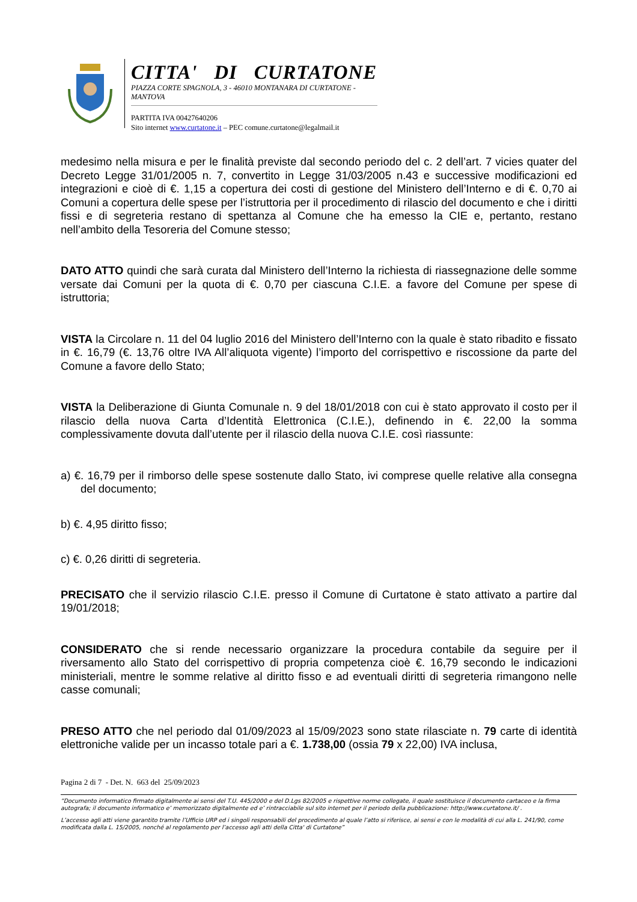CITTA' DI CURTATONE
PIAZZA CORTE SPAGNOLA, 3 - 46010 MONTANARA DI CURTATONE - MANTOVA
PARTITA IVA 00427640206
Sito internet www.curtatone.it – PEC comune.curtatone@legalmail.it
medesimo nella misura e per le finalità previste dal secondo periodo del c. 2 dell’art. 7 vicies quater del Decreto Legge 31/01/2005 n. 7, convertito in Legge 31/03/2005 n.43 e successive modificazioni ed integrazioni e cioè di €. 1,15 a copertura dei costi di gestione del Ministero dell’Interno e di €. 0,70 ai Comuni a copertura delle spese per l’istruttoria per il procedimento di rilascio del documento e che i diritti fissi e di segreteria restano di spettanza al Comune che ha emesso la CIE e, pertanto, restano nell’ambito della Tesoreria del Comune stesso;
DATO ATTO quindi che sarà curata dal Ministero dell’Interno la richiesta di riassegnazione delle somme versate dai Comuni per la quota di €. 0,70 per ciascuna C.I.E. a favore del Comune per spese di istruttoria;
VISTA la Circolare n. 11 del 04 luglio 2016 del Ministero dell’Interno con la quale è stato ribadito e fissato in €. 16,79 (€. 13,76 oltre IVA All’aliquota vigente) l’importo del corrispettivo e riscossione da parte del Comune a favore dello Stato;
VISTA la Deliberazione di Giunta Comunale n. 9 del 18/01/2018 con cui è stato approvato il costo per il rilascio della nuova Carta d’Identità Elettronica (C.I.E.), definendo in €. 22,00 la somma complessivamente dovuta dall’utente per il rilascio della nuova C.I.E. così riassunte:
a) €. 16,79 per il rimborso delle spese sostenute dallo Stato, ivi comprese quelle relative alla consegna del documento;
b) €. 4,95 diritto fisso;
c) €. 0,26 diritti di segreteria.
PRECISATO che il servizio rilascio C.I.E. presso il Comune di Curtatone è stato attivato a partire dal 19/01/2018;
CONSIDERATO che si rende necessario organizzare la procedura contabile da seguire per il riversamento allo Stato del corrispettivo di propria competenza cioè €. 16,79 secondo le indicazioni ministeriali, mentre le somme relative al diritto fisso e ad eventuali diritti di segreteria rimangono nelle casse comunali;
PRESO ATTO che nel periodo dal 01/09/2023 al 15/09/2023 sono state rilasciate n. 79 carte di identità elettroniche valide per un incasso totale pari a €. 1.738,00 (ossia 79 x 22,00) IVA inclusa,
Pagina 2 di 7 - Det. N. 663 del 25/09/2023
“Documento informatico firmato digitalmente ai sensi del T.U. 445/2000 e del D.Lgs 82/2005 e rispettive norme collegate, il quale sostituisce il documento cartaceo e la firma autografa; il documento informatico e’ memorizzato digitalmente ed e’ rintracciabile sul sito internet per il periodo della pubblicazione: http://www.curtatone.it/ .
L’accesso agli atti viene garantito tramite l’Ufficio URP ed i singoli responsabili del procedimento al quale l’atto si riferisce, ai sensi e con le modalità di cui alla L. 241/90, come modificata dalla L. 15/2005, nonché al regolamento per l’accesso agli atti della Citta' di Curtatone”